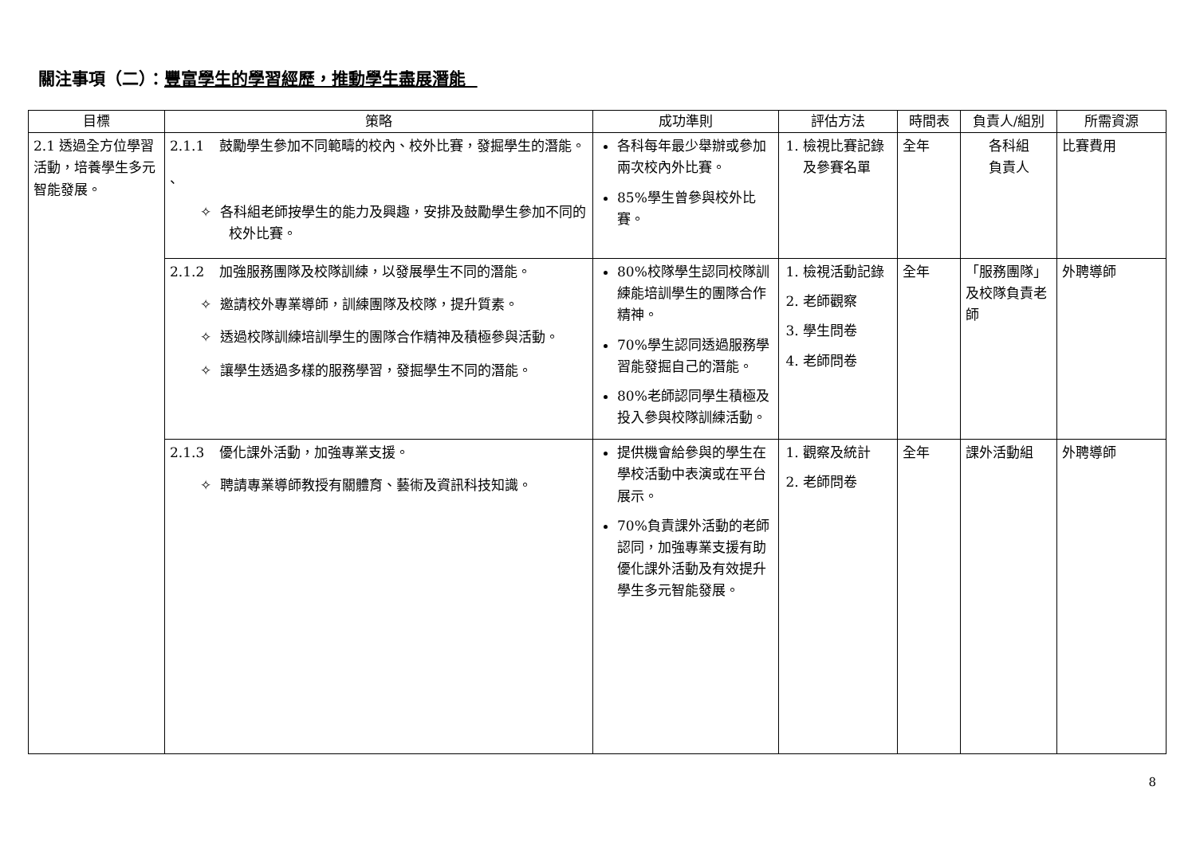關注事項（二）：豐富學生的學習經歷，推動學生盡展潛能
| 目標 | 策略 | 成功準則 | 評估方法 | 時間表 | 負責人/組別 | 所需資源 |
| --- | --- | --- | --- | --- | --- | --- |
| 2.1 透過全方位學習活動，培養學生多元智能發展。 | 2.1.1 鼓勵學生參加不同範疇的校內、校外比賽，發掘學生的潛能。 、 ✧ 各科組老師按學生的能力及興趣，安排及鼓勵學生參加不同的校外比賽。 | 各科每年最少舉辦或參加兩次校內外比賽。 85%學生曾參與校外比賽。 | 1. 檢視比賽記錄及參賽名單 | 全年 | 各科組 負責人 | 比賽費用 |
| | 2.1.2 加強服務團隊及校隊訓練，以發展學生不同的潛能。 ✧ 邀請校外專業導師，訓練團隊及校隊，提升質素。 ✧ 透過校隊訓練培訓學生的團隊合作精神及積極參與活動。 ✧ 讓學生透過多樣的服務學習，發掘學生不同的潛能。 | 80%校隊學生認同校隊訓練能培訓學生的團隊合作精神。 70%學生認同透過服務學習能發掘自己的潛能。 80%老師認同學生積極及投入參與校隊訓練活動。 | 1. 檢視活動記錄 2. 老師觀察 3. 學生問卷 4. 老師問卷 | 全年 | 「服務團隊」及校隊負責老師 | 外聘導師 |
| | 2.1.3 優化課外活動，加強專業支援。 ✧ 聘請專業導師教授有關體育、藝術及資訊科技知識。 | 提供機會給參與的學生在學校活動中表演或在平台展示。 70%負責課外活動的老師認同，加強專業支援有助優化課外活動及有效提升學生多元智能發展。 | 1. 觀察及統計 2. 老師問卷 | 全年 | 課外活動組 | 外聘導師 |
8